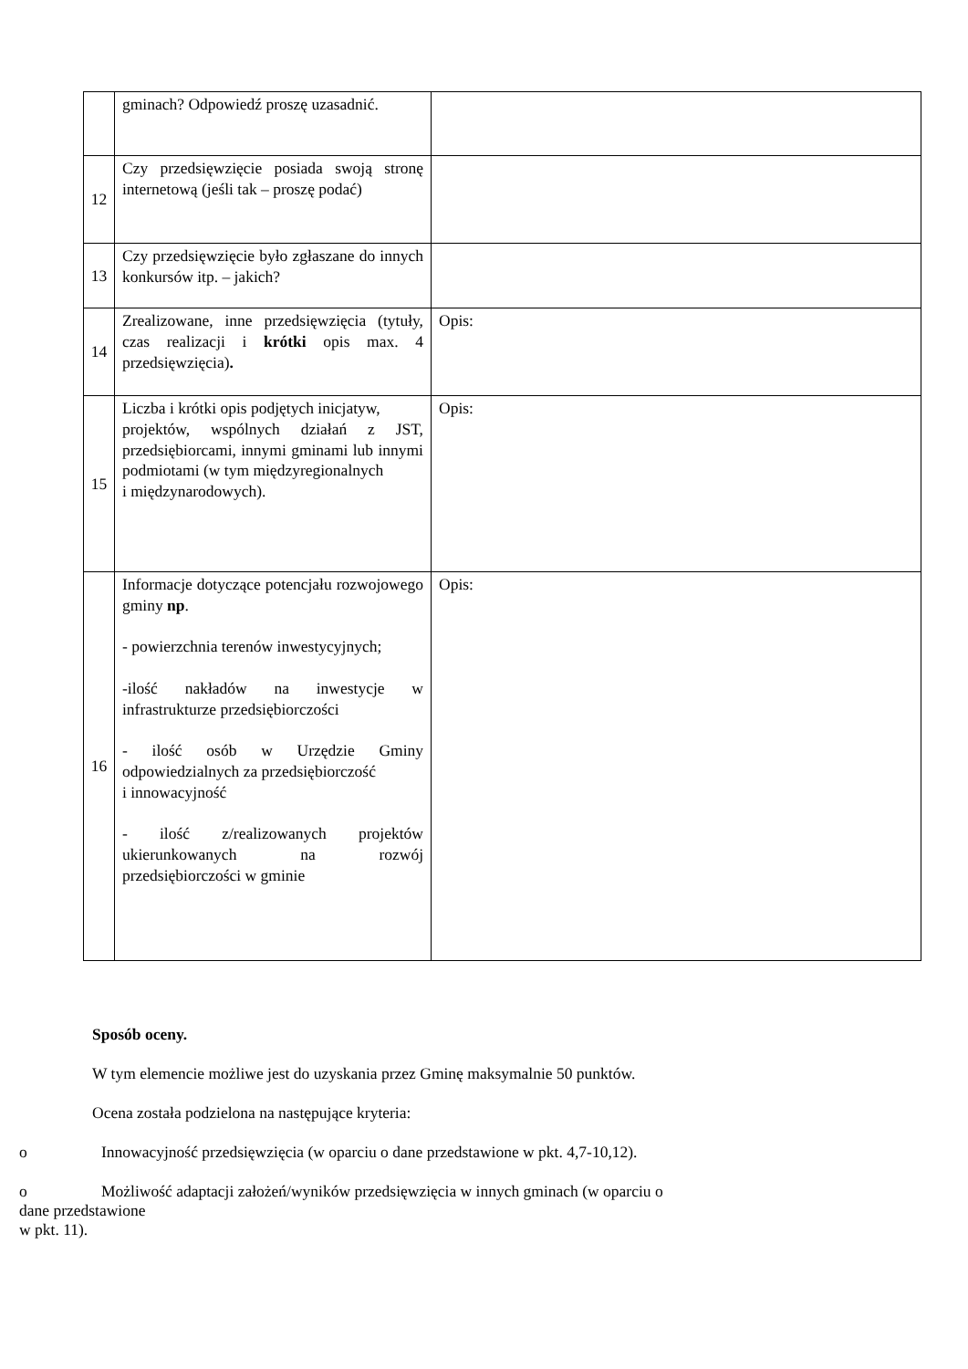| | gminach? Odpowiedź proszę uzasadnić. | |
| 12 | Czy przedsięwzięcie posiada swoją stronę internetową (jeśli tak – proszę podać) | |
| 13 | Czy przedsięwzięcie było zgłaszane do innych konkursów itp. – jakich? | |
| 14 | Zrealizowane, inne przedsięwzięcia (tytuły, czas realizacji i krótki opis max. 4 przedsięwzięcia) . | Opis: |
| 15 | Liczba i krótki opis podjętych inicjatyw, projektów, wspólnych działań z JST, przedsiębiorcami, innymi gminami lub innymi podmiotami (w tym międzyregionalnych i międzynarodowych). | Opis: |
| 16 | Informacje dotyczące potencjału rozwojowego gminy np . - powierzchnia terenów inwestycyjnych; -ilość nakładów na inwestycje w infrastrukturze przedsiębiorczości - ilość osób w Urzędzie Gminy odpowiedzialnych za przedsiębiorczość i innowacyjność - ilość z/realizowanych projektów ukierunkowanych na rozwój przedsiębiorczości w gminie | Opis: |
Sposób oceny.
W tym elemencie możliwe jest do uzyskania przez Gminę maksymalnie 50 punktów.
Ocena została podzielona na następujące kryteria:
o Innowacyjność przedsięwzięcia (w oparciu o dane przedstawione w pkt. 4,7-10,12).
o Możliwość adaptacji założeń/wyników przedsięwzięcia w innych gminach (w oparciu o
dane przedstawione
w pkt. 11).